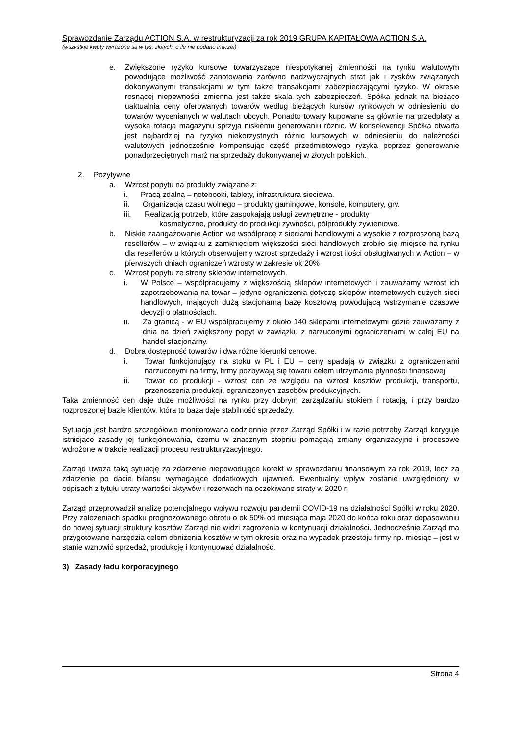Sprawozdanie Zarządu ACTION S.A. w restrukturyzacji za rok 2019 GRUPA KAPITAŁOWA ACTION S.A.
(wszystkie kwoty wyrażone są w tys. złotych, o ile nie podano inaczej)
e. Zwiększone ryzyko kursowe towarzyszące niespotykanej zmienności na rynku walutowym powodujące możliwość zanotowania zarówno nadzwyczajnych strat jak i zysków związanych dokonywanymi transakcjami w tym także transakcjami zabezpieczającymi ryzyko. W okresie rosnącej niepewności zmienna jest także skala tych zabezpieczeń. Spółka jednak na bieżąco uaktualnia ceny oferowanych towarów według bieżących kursów rynkowych w odniesieniu do towarów wycenianych w walutach obcych. Ponadto towary kupowane są głównie na przedpłaty a wysoka rotacja magazynu sprzyja niskiemu generowaniu różnic. W konsekwencji Spółka otwarta jest najbardziej na ryzyko niekorzystnych różnic kursowych w odniesieniu do należności walutowych jednocześnie kompensując część przedmiotowego ryzyka poprzez generowanie ponadprzeciętnych marż na sprzedaży dokonywanej w złotych polskich.
2. Pozytywne
a. Wzrost popytu na produkty związane z:
i. Pracą zdalną – notebooki, tablety, infrastruktura sieciowa.
ii. Organizacją czasu wolnego – produkty gamingowe, konsole, komputery, gry.
iii. Realizacją potrzeb, które zaspokajają usługi zewnętrzne - produkty
kosmetyczne, produkty do produkcji żywności, półprodukty żywieniowe.
b. Niskie zaangażowanie Action we współpracę z sieciami handlowymi a wysokie z rozproszoną bazą resellerów – w związku z zamknięciem większości sieci handlowych zrobiło się miejsce na rynku dla resellerów u których obserwujemy wzrost sprzedaży i wzrost ilości obsługiwanych w Action – w pierwszych dniach ograniczeń wzrosty w zakresie ok 20%
c. Wzrost popytu ze strony sklepów internetowych.
i. W Polsce – współpracujemy z większością sklepów internetowych i zauważamy wzrost ich zapotrzebowania na towar – jedyne ograniczenia dotyczę sklepów internetowych dużych sieci handlowych, mających dużą stacjonarną bazę kosztową powodującą wstrzymanie czasowe decyzji o płatnościach.
ii. Za granicą - w EU współpracujemy z około 140 sklepami internetowymi gdzie zauważamy z dnia na dzień zwiększony popyt w zawiązku z narzuconymi ograniczeniami w całej EU na handel stacjonarny.
d. Dobra dostępność towarów i dwa różne kierunki cenowe.
i. Towar funkcjonujący na stoku w PL i EU – ceny spadają w związku z ograniczeniami narzuconymi na firmy, firmy pozbywają się towaru celem utrzymania płynności finansowej.
ii. Towar do produkcji - wzrost cen ze względu na wzrost kosztów produkcji, transportu, przenoszenia produkcji, ograniczonych zasobów produkcyjnych.
Taka zmienność cen daje duże możliwości na rynku przy dobrym zarządzaniu stokiem i rotacją, i przy bardzo rozproszonej bazie klientów, która to baza daje stabilność sprzedaży.
Sytuacja jest bardzo szczegółowo monitorowana codziennie przez Zarząd Spółki i w razie potrzeby Zarząd koryguje istniejące zasady jej funkcjonowania, czemu w znacznym stopniu pomagają zmiany organizacyjne i procesowe wdrożone w trakcie realizacji procesu restrukturyzacyjnego.
Zarząd uważa taką sytuację za zdarzenie niepowodujące korekt w sprawozdaniu finansowym za rok 2019, lecz za zdarzenie po dacie bilansu wymagające dodatkowych ujawnień. Ewentualny wpływ zostanie uwzględniony w odpisach z tytułu utraty wartości aktywów i rezerwach na oczekiwane straty w 2020 r.
Zarząd przeprowadził analizę potencjalnego wpływu rozwoju pandemii COVID-19 na działalności Spółki w roku 2020. Przy założeniach spadku prognozowanego obrotu o ok 50% od miesiąca maja 2020 do końca roku oraz dopasowaniu do nowej sytuacji struktury kosztów Zarząd nie widzi zagrożenia w kontynuacji działalności. Jednocześnie Zarząd ma przygotowane narzędzia celem obniżenia kosztów w tym okresie oraz na wypadek przestoju firmy np. miesiąc – jest w stanie wznowić sprzedaż, produkcję i kontynuować działalność.
3) Zasady ładu korporacyjnego
Strona 4